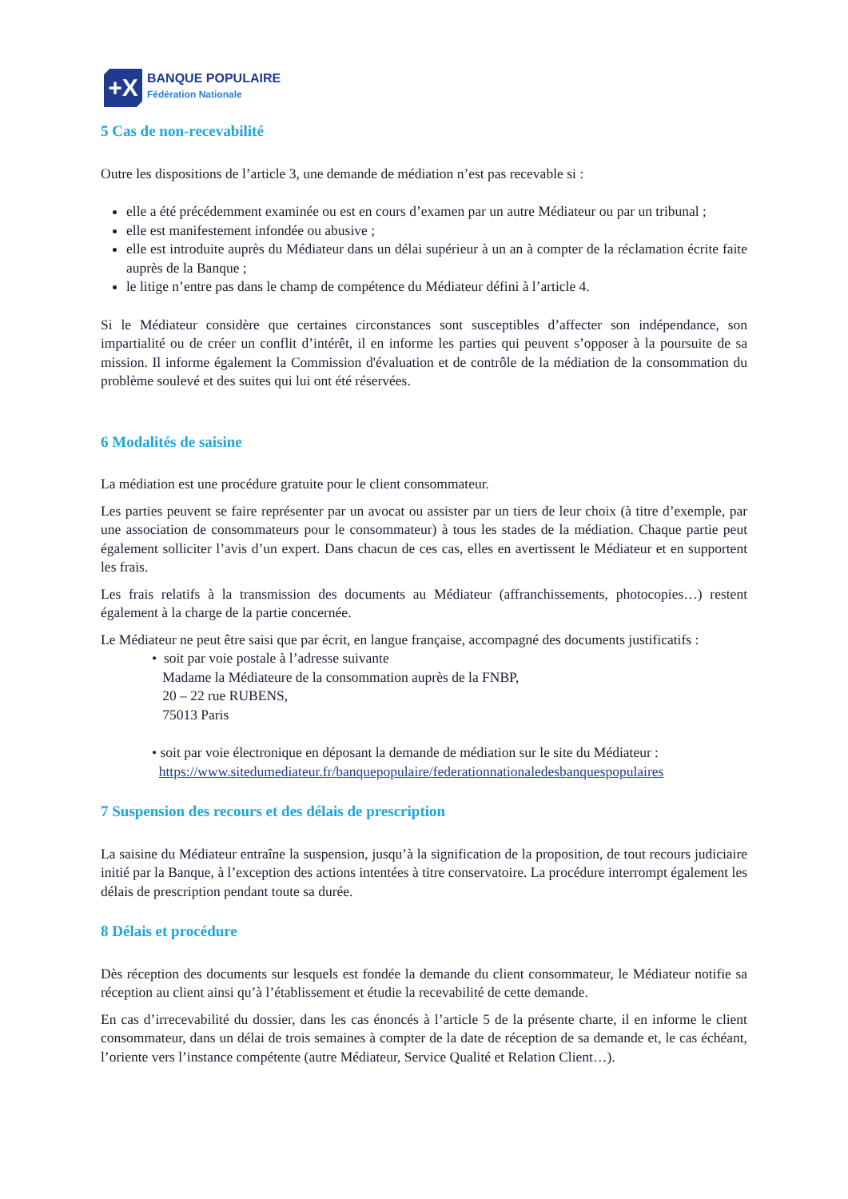+X
BANQUE POPULAIRE
Fédération Nationale
5 Cas de non-recevabilité
Outre les dispositions de l’article 3, une demande de médiation n’est pas recevable si :
elle a été précédemment examinée ou est en cours d’examen par un autre Médiateur ou par un tribunal ;
elle est manifestement infondée ou abusive ;
elle est introduite auprès du Médiateur dans un délai supérieur à un an à compter de la réclamation écrite faite auprès de la Banque ;
le litige n’entre pas dans le champ de compétence du Médiateur défini à l’article 4.
Si le Médiateur considère que certaines circonstances sont susceptibles d’affecter son indépendance, son impartialité ou de créer un conflit d’intérêt, il en informe les parties qui peuvent s’opposer à la poursuite de sa mission. Il informe également la Commission d'évaluation et de contrôle de la médiation de la consommation du problème soulevé et des suites qui lui ont été réservées.
6 Modalités de saisine
La médiation est une procédure gratuite pour le client consommateur.
Les parties peuvent se faire représenter par un avocat ou assister par un tiers de leur choix (à titre d’exemple, par une association de consommateurs pour le consommateur) à tous les stades de la médiation. Chaque partie peut également solliciter l’avis d’un expert. Dans chacun de ces cas, elles en avertissent le Médiateur et en supportent les frais.
Les frais relatifs à la transmission des documents au Médiateur (affranchissements, photocopies…) restent également à la charge de la partie concernée.
Le Médiateur ne peut être saisi que par écrit, en langue française, accompagné des documents justificatifs :
• soit par voie postale à l’adresse suivante
Madame la Médiateure de la consommation auprès de la FNBP,
20 – 22 rue RUBENS,
75013 Paris
• soit par voie électronique en déposant la demande de médiation sur le site du Médiateur :
https://www.sitedumediateur.fr/banquepopulaire/federationnationaledesbanquespopulaires
7 Suspension des recours et des délais de prescription
La saisine du Médiateur entraîne la suspension, jusqu’à la signification de la proposition, de tout recours judiciaire initié par la Banque, à l’exception des actions intentées à titre conservatoire. La procédure interrompt également les délais de prescription pendant toute sa durée.
8 Délais et procédure
Dès réception des documents sur lesquels est fondée la demande du client consommateur, le Médiateur notifie sa réception au client ainsi qu’à l’établissement et étudie la recevabilité de cette demande.
En cas d’irrecevabilité du dossier, dans les cas énoncés à l’article 5 de la présente charte, il en informe le client consommateur, dans un délai de trois semaines à compter de la date de réception de sa demande et, le cas échéant, l’oriente vers l’instance compétente (autre Médiateur, Service Qualité et Relation Client…).